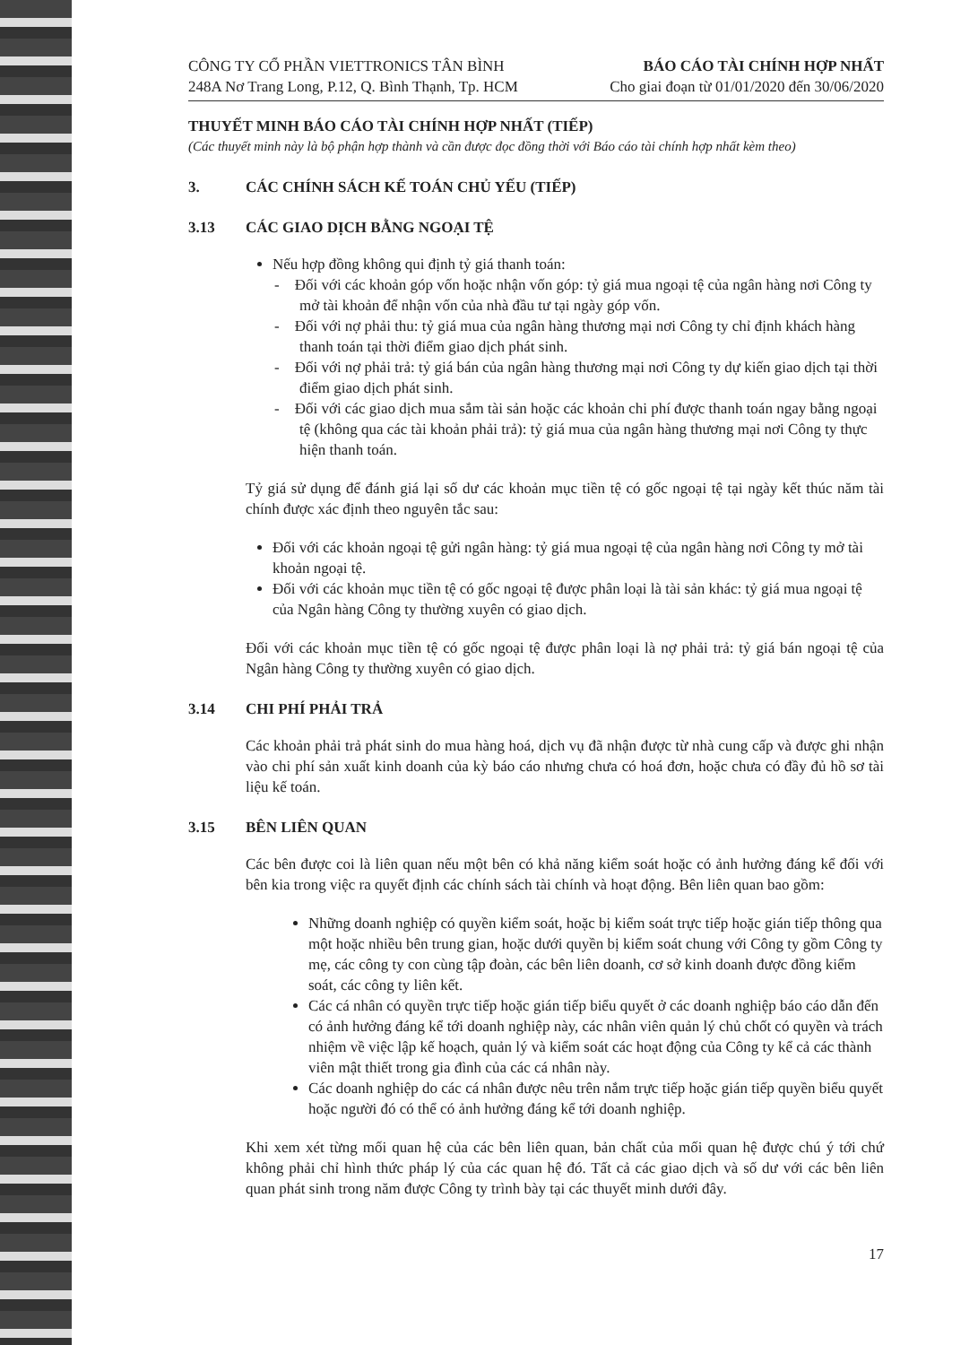CÔNG TY CỔ PHẦN VIETTRONICS TÂN BÌNH
248A Nơ Trang Long, P.12, Q. Bình Thạnh, Tp. HCM
BÁO CÁO TÀI CHÍNH HỢP NHẤT
Cho giai đoạn từ 01/01/2020 đến 30/06/2020
THUYẾT MINH BÁO CÁO TÀI CHÍNH HỢP NHẤT (TIẾP)
(Các thuyết minh này là bộ phận hợp thành và cần được đọc đồng thời với Báo cáo tài chính hợp nhất kèm theo)
3. CÁC CHÍNH SÁCH KẾ TOÁN CHỦ YẾU (TIẾP)
3.13 CÁC GIAO DỊCH BẰNG NGOẠI TỆ
Nếu hợp đồng không qui định tỷ giá thanh toán:
- Đối với các khoản góp vốn hoặc nhận vốn góp: tỷ giá mua ngoại tệ của ngân hàng nơi Công ty mở tài khoản để nhận vốn của nhà đầu tư tại ngày góp vốn.
- Đối với nợ phải thu: tỷ giá mua của ngân hàng thương mại nơi Công ty chỉ định khách hàng thanh toán tại thời điểm giao dịch phát sinh.
- Đối với nợ phải trả: tỷ giá bán của ngân hàng thương mại nơi Công ty dự kiến giao dịch tại thời điểm giao dịch phát sinh.
- Đối với các giao dịch mua sắm tài sản hoặc các khoản chi phí được thanh toán ngay bằng ngoại tệ (không qua các tài khoản phải trả): tỷ giá mua của ngân hàng thương mại nơi Công ty thực hiện thanh toán.
Tỷ giá sử dụng để đánh giá lại số dư các khoản mục tiền tệ có gốc ngoại tệ tại ngày kết thúc năm tài chính được xác định theo nguyên tắc sau:
Đối với các khoản ngoại tệ gửi ngân hàng: tỷ giá mua ngoại tệ của ngân hàng nơi Công ty mở tài khoản ngoại tệ.
Đối với các khoản mục tiền tệ có gốc ngoại tệ được phân loại là tài sản khác: tỷ giá mua ngoại tệ của Ngân hàng Công ty thường xuyên có giao dịch.
Đối với các khoản mục tiền tệ có gốc ngoại tệ được phân loại là nợ phải trả: tỷ giá bán ngoại tệ của Ngân hàng Công ty thường xuyên có giao dịch.
3.14 CHI PHÍ PHẢI TRẢ
Các khoản phải trả phát sinh do mua hàng hoá, dịch vụ đã nhận được từ nhà cung cấp và được ghi nhận vào chi phí sản xuất kinh doanh của kỳ báo cáo nhưng chưa có hoá đơn, hoặc chưa có đầy đủ hồ sơ tài liệu kế toán.
3.15 BÊN LIÊN QUAN
Các bên được coi là liên quan nếu một bên có khả năng kiểm soát hoặc có ảnh hưởng đáng kể đối với bên kia trong việc ra quyết định các chính sách tài chính và hoạt động. Bên liên quan bao gồm:
Những doanh nghiệp có quyền kiểm soát, hoặc bị kiểm soát trực tiếp hoặc gián tiếp thông qua một hoặc nhiều bên trung gian, hoặc dưới quyền bị kiểm soát chung với Công ty gồm Công ty mẹ, các công ty con cùng tập đoàn, các bên liên doanh, cơ sở kinh doanh được đồng kiểm soát, các công ty liên kết.
Các cá nhân có quyền trực tiếp hoặc gián tiếp biểu quyết ở các doanh nghiệp báo cáo dẫn đến có ảnh hưởng đáng kể tới doanh nghiệp này, các nhân viên quản lý chủ chốt có quyền và trách nhiệm về việc lập kế hoạch, quản lý và kiểm soát các hoạt động của Công ty kể cả các thành viên mật thiết trong gia đình của các cá nhân này.
Các doanh nghiệp do các cá nhân được nêu trên nắm trực tiếp hoặc gián tiếp quyền biểu quyết hoặc người đó có thể có ảnh hưởng đáng kể tới doanh nghiệp.
Khi xem xét từng mối quan hệ của các bên liên quan, bản chất của mối quan hệ được chú ý tới chứ không phải chỉ hình thức pháp lý của các quan hệ đó. Tất cả các giao dịch và số dư với các bên liên quan phát sinh trong năm được Công ty trình bày tại các thuyết minh dưới đây.
17